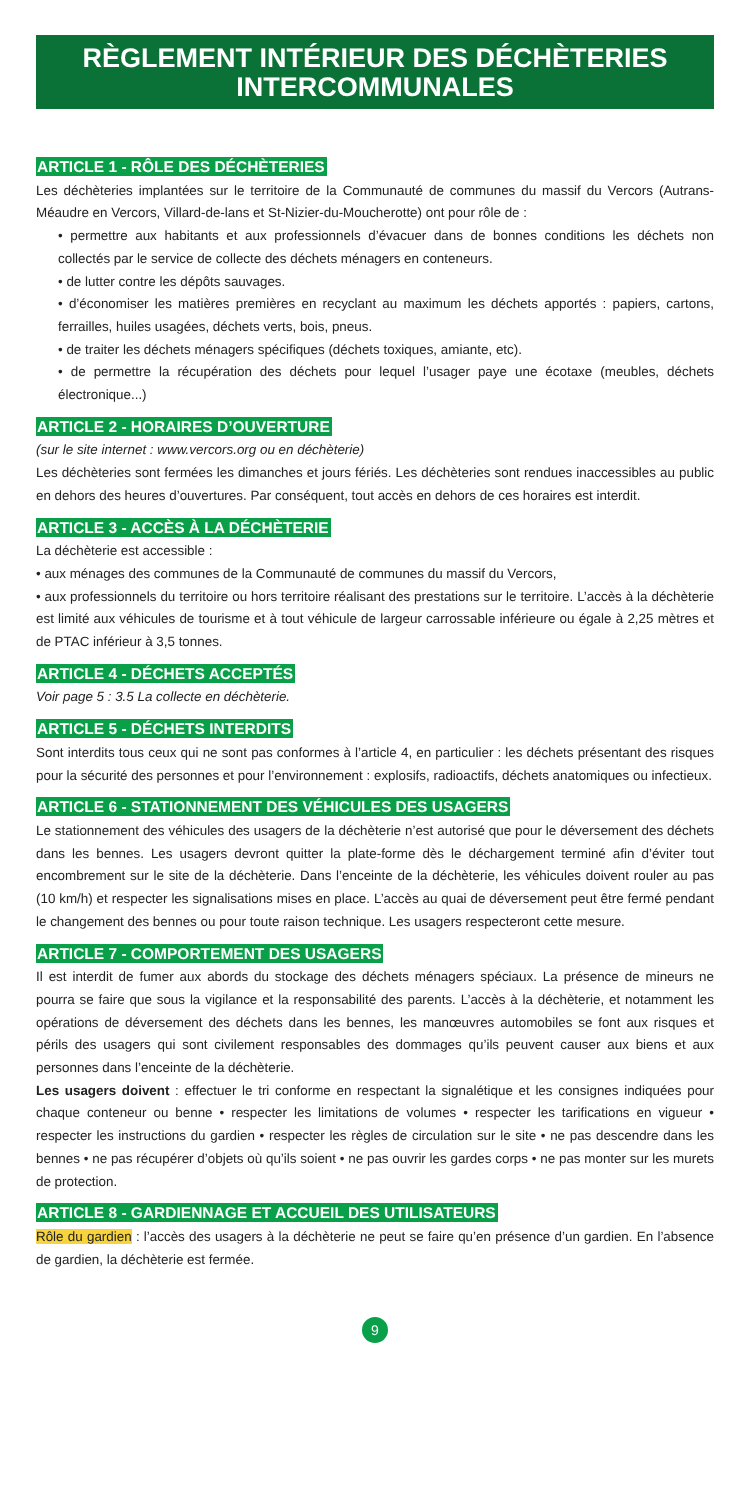RÈGLEMENT INTÉRIEUR DES DÉCHÈTERIES
INTERCOMMUNALES
ARTICLE 1 - RÔLE DES DÉCHÈTERIES
Les déchèteries implantées sur le territoire de la Communauté de communes du massif du Vercors (Autrans-Méaudre en Vercors, Villard-de-lans et St-Nizier-du-Moucherotte) ont pour rôle de :
• permettre aux habitants et aux professionnels d’évacuer dans de bonnes conditions les déchets non collectés par le service de collecte des déchets ménagers en conteneurs.
• de lutter contre les dépôts sauvages.
• d’économiser les matières premières en recyclant au maximum les déchets apportés : papiers, cartons, ferrailles, huiles usagées, déchets verts, bois, pneus.
• de traiter les déchets ménagers spécifiques (déchets toxiques, amiante, etc).
• de permettre la récupération des déchets pour lequel l’usager paye une écotaxe (meubles, déchets électronique...)
ARTICLE 2 - HORAIRES D’OUVERTURE
(sur le site internet : www.vercors.org ou en déchèterie)
Les déchèteries sont fermées les dimanches et jours fériés. Les déchèteries sont rendues inaccessibles au public en dehors des heures d’ouvertures. Par conséquent, tout accès en dehors de ces horaires est interdit.
ARTICLE 3 - ACCÈS À LA DÉCHÈTERIE
La déchèterie est accessible :
• aux ménages des communes de la Communauté de communes du massif du Vercors,
• aux professionnels du territoire ou hors territoire réalisant des prestations sur le territoire. L’accès à la déchèterie est limité aux véhicules de tourisme et à tout véhicule de largeur carrossable inférieure ou égale à 2,25 mètres et de PTAC inférieur à 3,5 tonnes.
ARTICLE 4 - DÉCHETS ACCEPTÉS
Voir page 5 : 3.5 La collecte en déchèterie.
ARTICLE 5 - DÉCHETS INTERDITS
Sont interdits tous ceux qui ne sont pas conformes à l’article 4, en particulier : les déchets présentant des risques pour la sécurité des personnes et pour l’environnement : explosifs, radioactifs, déchets anatomiques ou infectieux.
ARTICLE 6 - STATIONNEMENT DES VÉHICULES DES USAGERS
Le stationnement des véhicules des usagers de la déchèterie n’est autorisé que pour le déversement des déchets dans les bennes. Les usagers devront quitter la plate-forme dès le déchargement terminé afin d’éviter tout encombrement sur le site de la déchèterie. Dans l’enceinte de la déchèterie, les véhicules doivent rouler au pas (10 km/h) et respecter les signalisations mises en place. L’accès au quai de déversement peut être fermé pendant le changement des bennes ou pour toute raison technique. Les usagers respecteront cette mesure.
ARTICLE 7 - COMPORTEMENT DES USAGERS
Il est interdit de fumer aux abords du stockage des déchets ménagers spéciaux. La présence de mineurs ne pourra se faire que sous la vigilance et la responsabilité des parents. L’accès à la déchèterie, et notamment les opérations de déversement des déchets dans les bennes, les manœuvres automobiles se font aux risques et périls des usagers qui sont civilement responsables des dommages qu’ils peuvent causer aux biens et aux personnes dans l’enceinte de la déchèterie.
Les usagers doivent : effectuer le tri conforme en respectant la signalétique et les consignes indiquées pour chaque conteneur ou benne • respecter les limitations de volumes • respecter les tarifications en vigueur • respecter les instructions du gardien • respecter les règles de circulation sur le site • ne pas descendre dans les bennes • ne pas récupérer d’objets où qu’ils soient • ne pas ouvrir les gardes corps • ne pas monter sur les murets de protection.
ARTICLE 8 - GARDIENNAGE ET ACCUEIL DES UTILISATEURS
Rôle du gardien : l’accès des usagers à la déchèterie ne peut se faire qu’en présence d’un gardien. En l’absence de gardien, la déchèterie est fermée.
9